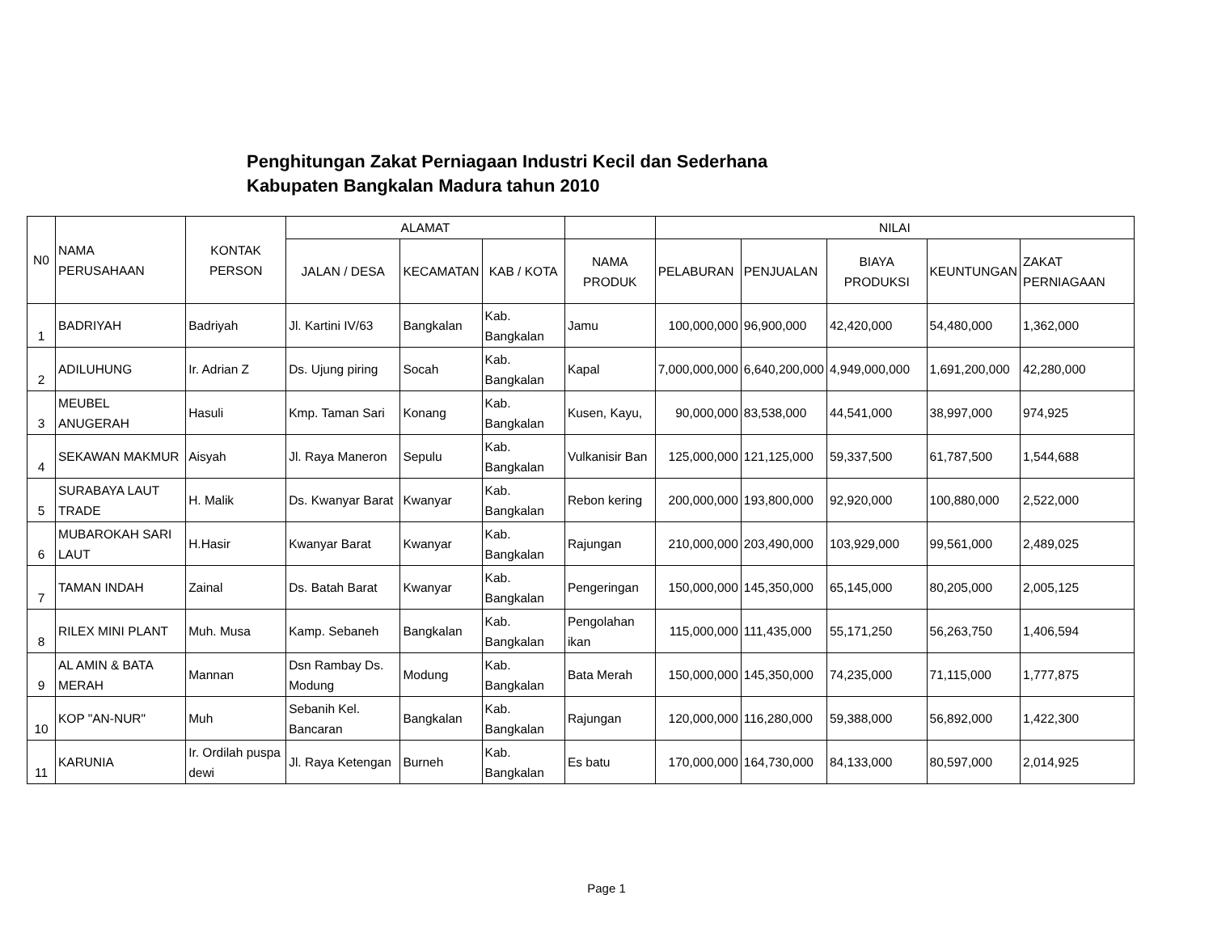Penghitungan Zakat Perniagaan Industri Kecil dan Sederhana
Kabupaten Bangkalan Madura tahun 2010
| N0 | NAMA PERUSAHAAN | KONTAK PERSON | ALAMAT | | | | NILAI | | | | |
| --- | --- | --- | --- | --- | --- | --- | --- | --- | --- | --- | --- |
| | | | JALAN / DESA | KECAMATAN | KAB / KOTA | NAMA PRODUK | PELABURAN | PENJUALAN | BIAYA PRODUKSI | KEUNTUNGAN | ZAKAT PERNIAGAAN |
| 1 | BADRIYAH | Badriyah | Jl. Kartini IV/63 | Bangkalan | Kab. Bangkalan | Jamu | 100,000,000 | 96,900,000 | 42,420,000 | 54,480,000 | 1,362,000 |
| 2 | ADILUHUNG | Ir. Adrian Z | Ds. Ujung piring | Socah | Kab. Bangkalan | Kapal | 7,000,000,000 | 6,640,200,000 | 4,949,000,000 | 1,691,200,000 | 42,280,000 |
| 3 | MEUBEL ANUGERAH | Hasuli | Kmp. Taman Sari | Konang | Kab. Bangkalan | Kusen, Kayu, | 90,000,000 | 83,538,000 | 44,541,000 | 38,997,000 | 974,925 |
| 4 | SEKAWAN MAKMUR | Aisyah | Jl. Raya Maneron | Sepulu | Kab. Bangkalan | Vulkanisir Ban | 125,000,000 | 121,125,000 | 59,337,500 | 61,787,500 | 1,544,688 |
| 5 | SURABAYA LAUT TRADE | H. Malik | Ds. Kwanyar Barat | Kwanyar | Kab. Bangkalan | Rebon kering | 200,000,000 | 193,800,000 | 92,920,000 | 100,880,000 | 2,522,000 |
| 6 | MUBAROKAH SARI LAUT | H.Hasir | Kwanyar Barat | Kwanyar | Kab. Bangkalan | Rajungan | 210,000,000 | 203,490,000 | 103,929,000 | 99,561,000 | 2,489,025 |
| 7 | TAMAN INDAH | Zainal | Ds. Batah Barat | Kwanyar | Kab. Bangkalan | Pengeringan | 150,000,000 | 145,350,000 | 65,145,000 | 80,205,000 | 2,005,125 |
| 8 | RILEX MINI PLANT | Muh. Musa | Kamp. Sebaneh | Bangkalan | Kab. Bangkalan | Pengolahan ikan | 115,000,000 | 111,435,000 | 55,171,250 | 56,263,750 | 1,406,594 |
| 9 | AL AMIN & BATA MERAH | Mannan | Dsn Rambay Ds. Modung | Modung | Kab. Bangkalan | Bata Merah | 150,000,000 | 145,350,000 | 74,235,000 | 71,115,000 | 1,777,875 |
| 10 | KOP "AN-NUR" | Muh | Sebanih Kel. Bancaran | Bangkalan | Kab. Bangkalan | Rajungan | 120,000,000 | 116,280,000 | 59,388,000 | 56,892,000 | 1,422,300 |
| 11 | KARUNIA | Ir. Ordilah puspa dewi | Jl. Raya Ketengan | Burneh | Kab. Bangkalan | Es batu | 170,000,000 | 164,730,000 | 84,133,000 | 80,597,000 | 2,014,925 |
Page 1